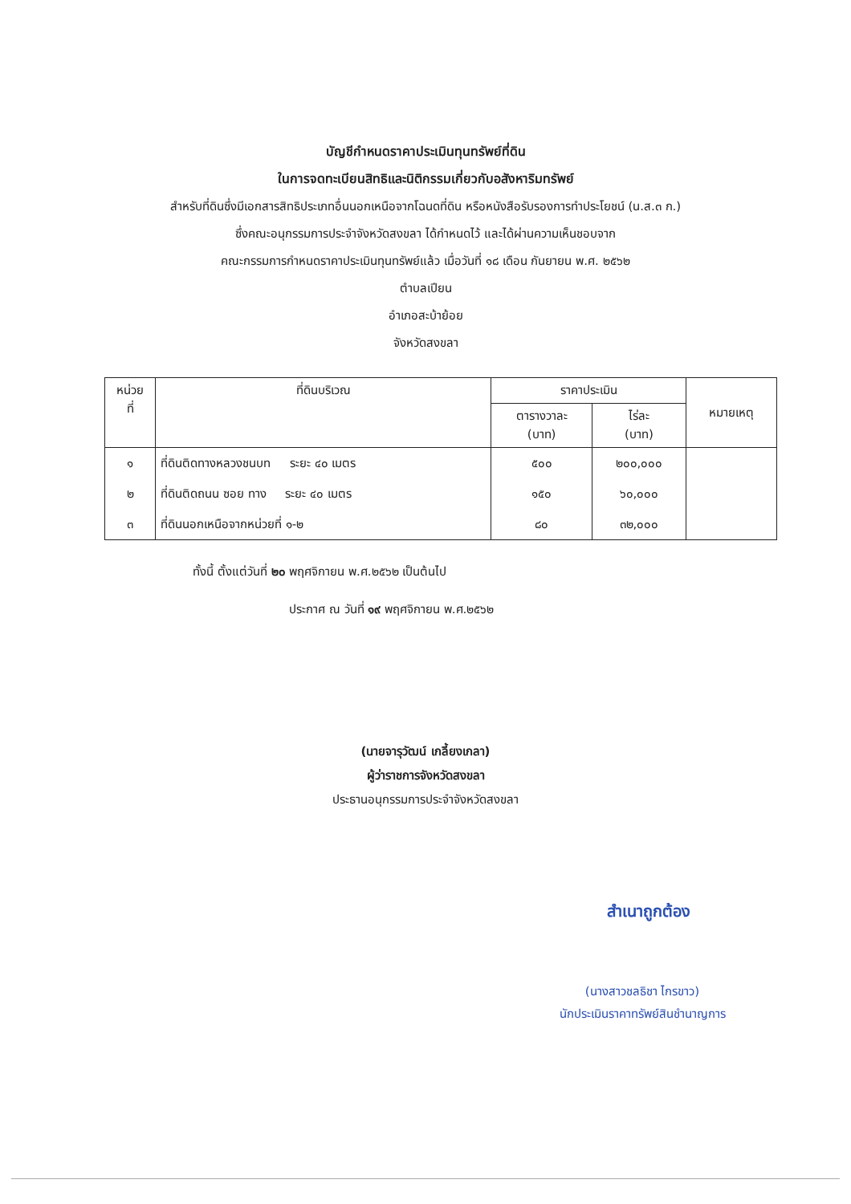บัญชีกำหนดราคาประเมินทุนทรัพย์ที่ดิน
ในการจดทะเบียนสิทธิและนิติกรรมเกี่ยวกับอสังหาริมทรัพย์
สำหรับที่ดินซึ่งมีเอกสารสิทธิประเภทอื่นนอกเหนือจากโฉนดที่ดิน หรือหนังสือรับรองการทำประโยชน์ (น.ส.๓ ก.)
ซึ่งคณะอนุกรรมการประจำจังหวัดสงขลา ได้กำหนดไว้ และได้ผ่านความเห็นชอบจาก
คณะกรรมการกำหนดราคาประเมินทุนทรัพย์แล้ว เมื่อวันที่ ๑๘ เดือน กันยายน พ.ศ. ๒๕๖๒
ตำบลเปียน
อำเภอสะบ้าย้อย
จังหวัดสงขลา
| หน่วย ที่ | ที่ดินบริเวณ | ราคาประเมิน | | หมายเหตุ |
| --- | --- | --- | --- | --- |
| | | ตารางวาละ (บาท) | ไร่ละ (บาท) | |
| ๑ | ที่ดินติดทางหลวงชนบท ระยะ ๔๐ เมตร | ๕๐๐ | ๒๐๐,๐๐๐ | |
| ๒ | ที่ดินติดถนน ซอย ทาง ระยะ ๔๐ เมตร | ๑๕๐ | ๖๐,๐๐๐ | |
| ๓ | ที่ดินนอกเหนือจากหน่วยที่ ๑-๒ | ๘๐ | ๓๒,๐๐๐ | |
ทั้งนี้ ตั้งแต่วันที่ ๒๐ พฤศจิกายน พ.ศ.๒๕๖๒ เป็นต้นไป
ประกาศ ณ วันที่ ๑๙ พฤศจิกายน พ.ศ.๒๕๖๒
(นายจารุวัฒน์ เกลี้ยงเกลา)
ผู้ว่าราชการจังหวัดสงขลา
ประธานอนุกรรมการประจำจังหวัดสงขลา
สำเนาถูกต้อง
(นางสาวชลธิชา ไกรขาว)
นักประเมินราคาทรัพย์สินชำนาญการ